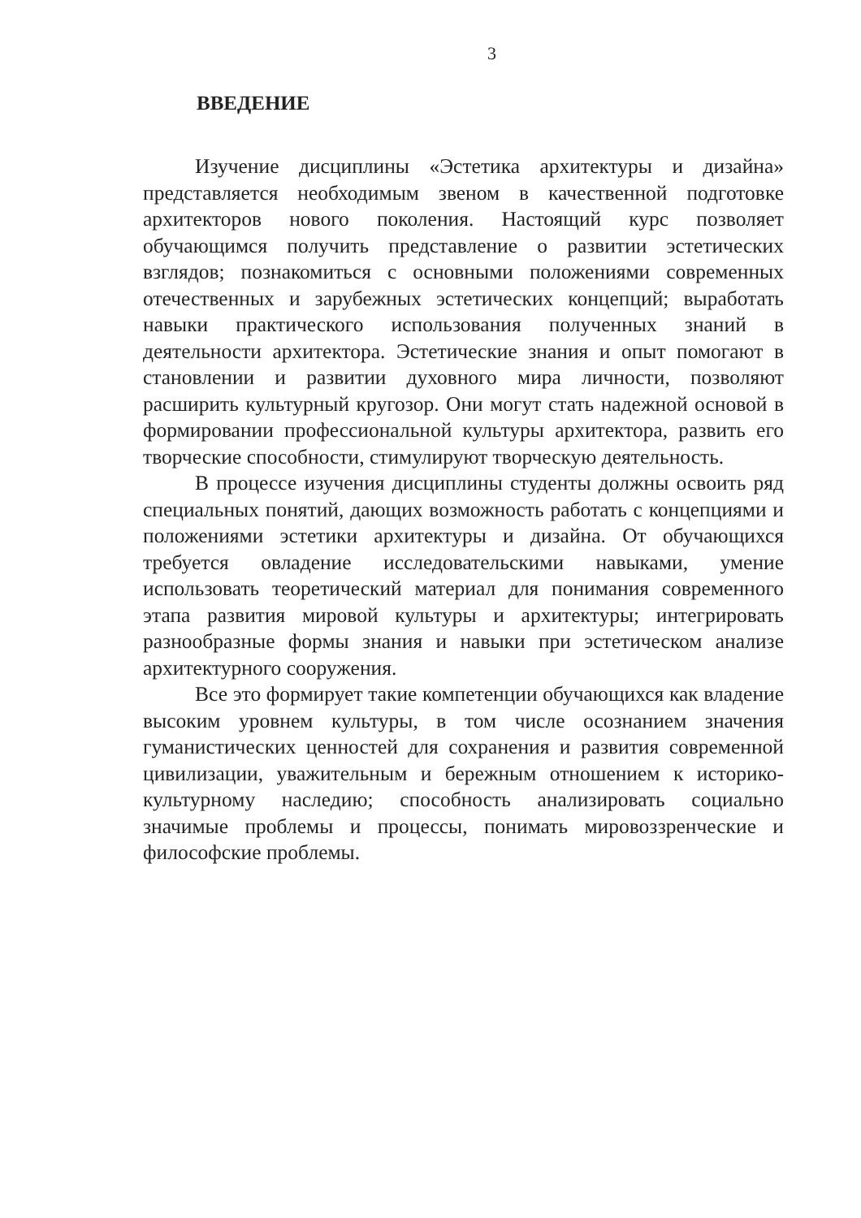3
ВВЕДЕНИЕ
Изучение дисциплины «Эстетика архитектуры и дизайна» представляется необходимым звеном в качественной подготовке архитекторов нового поколения. Настоящий курс позволяет обучающимся получить представление о развитии эстетических взглядов; познакомиться с основными положениями современных отечественных и зарубежных эстетических концепций; выработать навыки практического использования полученных знаний в деятельности архитектора. Эстетические знания и опыт помогают в становлении и развитии духовного мира личности, позволяют расширить культурный кругозор. Они могут стать надежной основой в формировании профессиональной культуры архитектора, развить его творческие способности, стимулируют творческую деятельность.
В процессе изучения дисциплины студенты должны освоить ряд специальных понятий, дающих возможность работать с концепциями и положениями эстетики архитектуры и дизайна. От обучающихся требуется овладение исследовательскими навыками, умение использовать теоретический материал для понимания современного этапа развития мировой культуры и архитектуры; интегрировать разнообразные формы знания и навыки при эстетическом анализе архитектурного сооружения.
Все это формирует такие компетенции обучающихся как владение высоким уровнем культуры, в том числе осознанием значения гуманистических ценностей для сохранения и развития современной цивилизации, уважительным и бережным отношением к историко-культурному наследию; способность анализировать социально значимые проблемы и процессы, понимать мировоззренческие и философские проблемы.